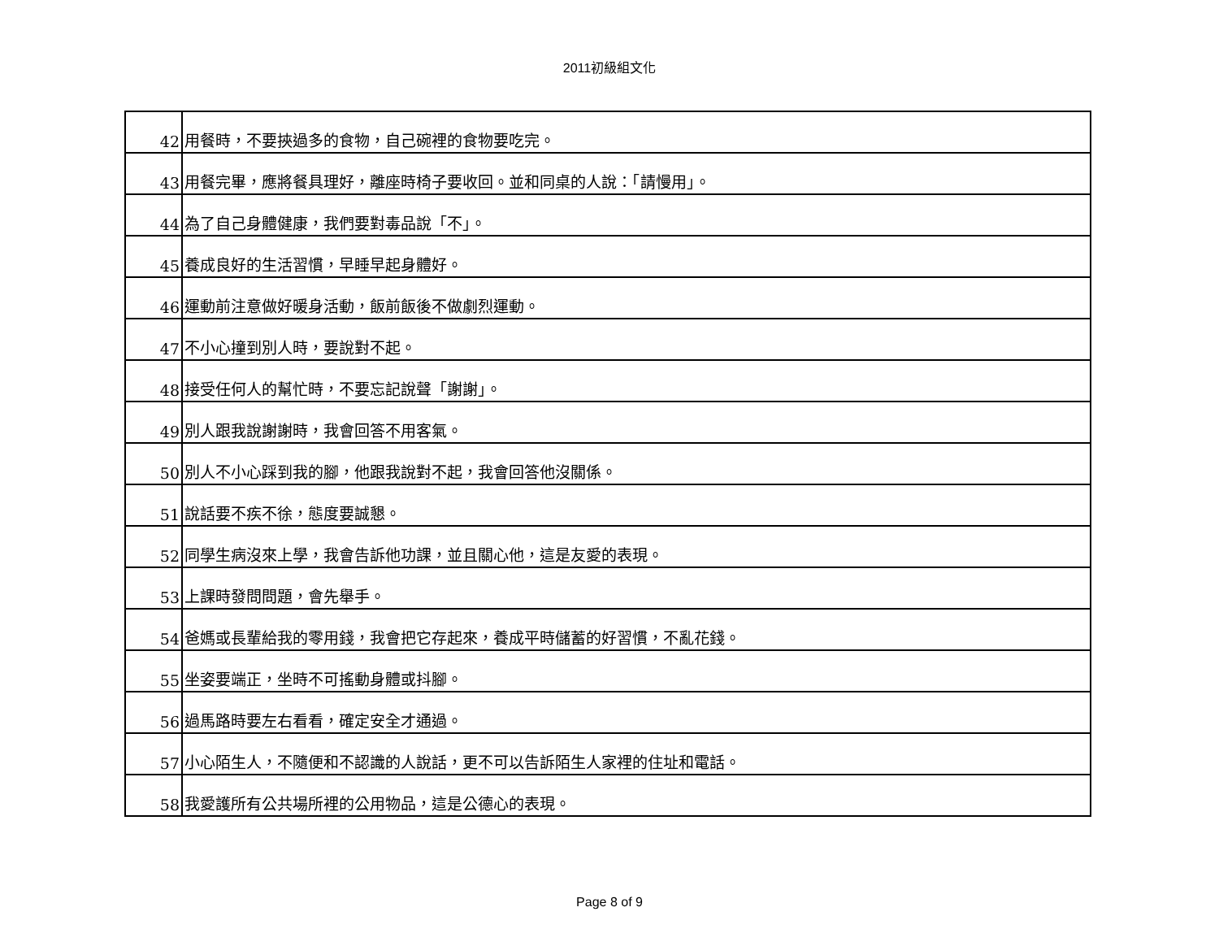2011初級組文化
| 42 | 用餐時，不要挾過多的食物，自己碗裡的食物要吃完。 |
| 43 | 用餐完畢，應將餐具理好，離座時椅子要收回。並和同桌的人說：「請慢用」。 |
| 44 | 為了自己身體健康，我們要對毒品說「不」。 |
| 45 | 養成良好的生活習慣，早睡早起身體好。 |
| 46 | 運動前注意做好暖身活動，飯前飯後不做劇烈運動。 |
| 47 | 不小心撞到別人時，要說對不起。 |
| 48 | 接受任何人的幫忙時，不要忘記說聲「謝謝」。 |
| 49 | 別人跟我說謝謝時，我會回答不用客氣。 |
| 50 | 別人不小心踩到我的腳，他跟我說對不起，我會回答他沒關係。 |
| 51 | 說話要不疾不徐，態度要誠懇。 |
| 52 | 同學生病沒來上學，我會告訴他功課，並且關心他，這是友愛的表現。 |
| 53 | 上課時發問問題，會先舉手。 |
| 54 | 爸媽或長輩給我的零用錢，我會把它存起來，養成平時儲蓄的好習慣，不亂花錢。 |
| 55 | 坐姿要端正，坐時不可搖動身體或抖腳。 |
| 56 | 過馬路時要左右看看，確定安全才通過。 |
| 57 | 小心陌生人，不隨便和不認識的人說話，更不可以告訴陌生人家裡的住址和電話。 |
| 58 | 我愛護所有公共場所裡的公用物品，這是公德心的表現。 |
Page 8 of 9